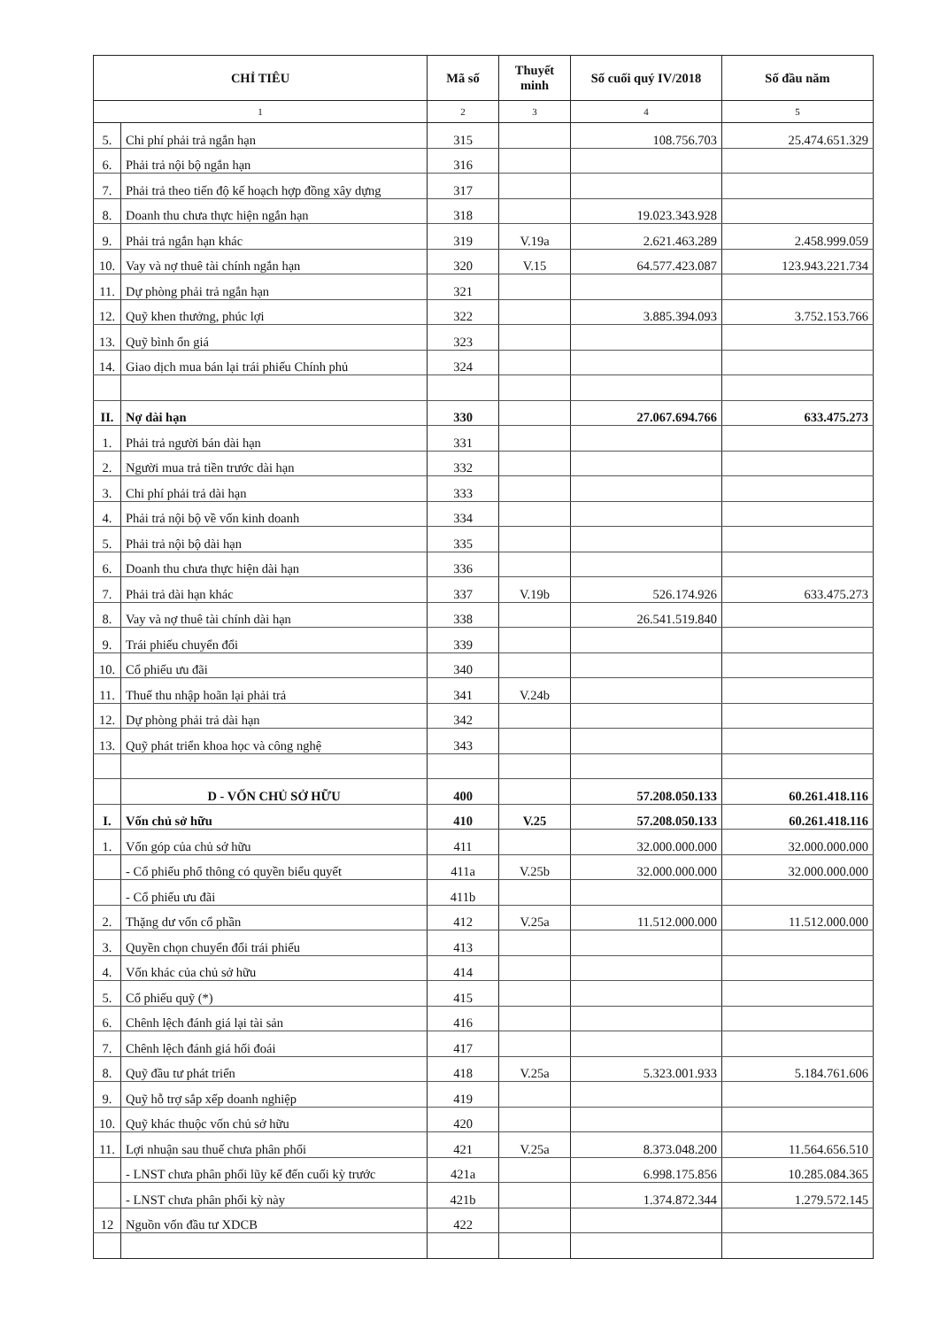| CHỈ TIÊU | | Mã số | Thuyết minh | Số cuối quý IV/2018 | Số đầu năm |
| --- | --- | --- | --- | --- | --- |
| 1 | | 2 | 3 | 4 | 5 |
| 5. | Chi phí phải trả ngắn hạn | 315 | | 108.756.703 | 25.474.651.329 |
| 6. | Phải trả nội bộ ngắn hạn | 316 | | | |
| 7. | Phải trả theo tiến độ kế hoạch hợp đồng xây dựng | 317 | | | |
| 8. | Doanh thu chưa thực hiện ngắn hạn | 318 | | 19.023.343.928 | |
| 9. | Phải trả ngắn hạn khác | 319 | V.19a | 2.621.463.289 | 2.458.999.059 |
| 10. | Vay và nợ thuê tài chính ngắn hạn | 320 | V.15 | 64.577.423.087 | 123.943.221.734 |
| 11. | Dự phòng phải trả ngắn hạn | 321 | | | |
| 12. | Quỹ khen thưởng, phúc lợi | 322 | | 3.885.394.093 | 3.752.153.766 |
| 13. | Quỹ bình ổn giá | 323 | | | |
| 14. | Giao dịch mua bán lại trái phiếu Chính phủ | 324 | | | |
| II. | Nợ dài hạn | 330 | | 27.067.694.766 | 633.475.273 |
| 1. | Phải trả người bán dài hạn | 331 | | | |
| 2. | Người mua trả tiền trước dài hạn | 332 | | | |
| 3. | Chi phí phải trả dài hạn | 333 | | | |
| 4. | Phải trả nội bộ về vốn kinh doanh | 334 | | | |
| 5. | Phải trả nội bộ dài hạn | 335 | | | |
| 6. | Doanh thu chưa thực hiện dài hạn | 336 | | | |
| 7. | Phải trả dài hạn khác | 337 | V.19b | 526.174.926 | 633.475.273 |
| 8. | Vay và nợ thuê tài chính dài hạn | 338 | | 26.541.519.840 | |
| 9. | Trái phiếu chuyển đổi | 339 | | | |
| 10. | Cổ phiếu ưu đãi | 340 | | | |
| 11. | Thuế thu nhập hoãn lại phải trả | 341 | V.24b | | |
| 12. | Dự phòng phải trả dài hạn | 342 | | | |
| 13. | Quỹ phát triển khoa học và công nghệ | 343 | | | |
| | D - VỐN CHỦ SỞ HỮU | 400 | | 57.208.050.133 | 60.261.418.116 |
| I. | Vốn chủ sở hữu | 410 | V.25 | 57.208.050.133 | 60.261.418.116 |
| 1. | Vốn góp của chủ sở hữu | 411 | | 32.000.000.000 | 32.000.000.000 |
| | - Cổ phiếu phổ thông có quyền biểu quyết | 411a | V.25b | 32.000.000.000 | 32.000.000.000 |
| | - Cổ phiếu ưu đãi | 411b | | | |
| 2. | Thặng dư vốn cổ phần | 412 | V.25a | 11.512.000.000 | 11.512.000.000 |
| 3. | Quyền chọn chuyển đổi trái phiếu | 413 | | | |
| 4. | Vốn khác của chủ sở hữu | 414 | | | |
| 5. | Cổ phiếu quỹ (*) | 415 | | | |
| 6. | Chênh lệch đánh giá lại tài sản | 416 | | | |
| 7. | Chênh lệch đánh giá hối đoái | 417 | | | |
| 8. | Quỹ đầu tư phát triển | 418 | V.25a | 5.323.001.933 | 5.184.761.606 |
| 9. | Quỹ hỗ trợ sắp xếp doanh nghiệp | 419 | | | |
| 10. | Quỹ khác thuộc vốn chủ sở hữu | 420 | | | |
| 11. | Lợi nhuận sau thuế chưa phân phối | 421 | V.25a | 8.373.048.200 | 11.564.656.510 |
| | - LNST chưa phân phối lũy kế đến cuối kỳ trước | 421a | | 6.998.175.856 | 10.285.084.365 |
| | - LNST chưa phân phối kỳ này | 421b | | 1.374.872.344 | 1.279.572.145 |
| 12 | Nguồn vốn đầu tư XDCB | 422 | | | |